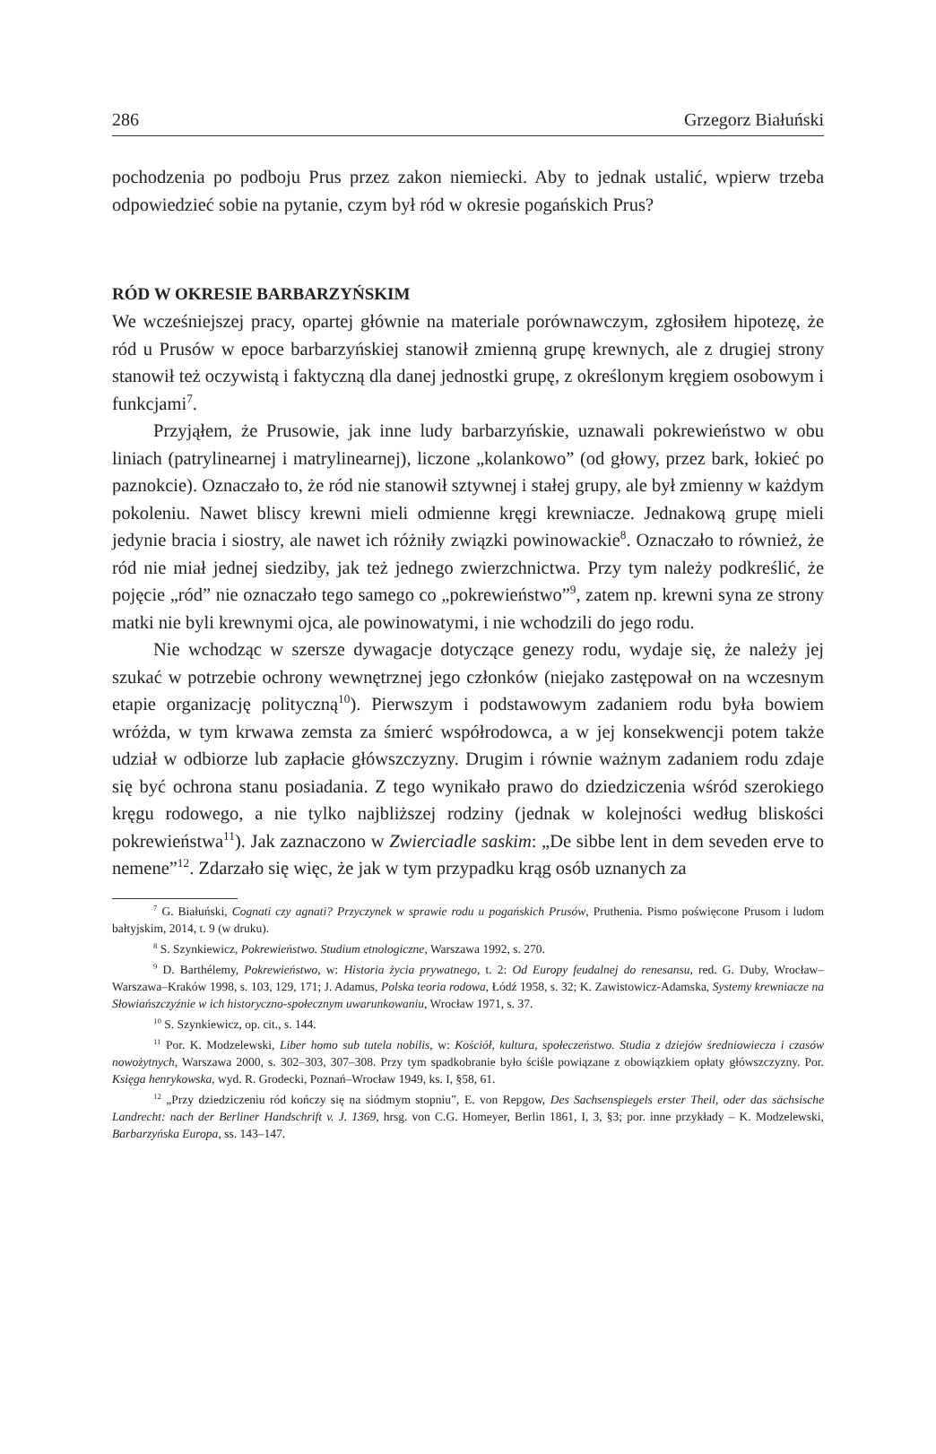286 Grzegorz Białuński
pochodzenia po podboju Prus przez zakon niemiecki. Aby to jednak ustalić, wpierw trzeba odpowiedzieć sobie na pytanie, czym był ród w okresie pogańskich Prus?
RÓD W OKRESIE BARBARZYŃSKIM
We wcześniejszej pracy, opartej głównie na materiale porównawczym, zgłosiłem hipotezę, że ród u Prusów w epoce barbarzyńskiej stanowił zmienną grupę krewnych, ale z drugiej strony stanowił też oczywistą i faktyczną dla danej jednostki grupę, z określonym kręgiem osobowym i funkcjami<sup>7</sup>.
Przyjąłem, że Prusowie, jak inne ludy barbarzyńskie, uznawali pokrewieństwo w obu liniach (patrylinearnej i matrylinearnej), liczone „kolankowo” (od głowy, przez bark, łokieć po paznokcie). Oznaczało to, że ród nie stanowił sztywnej i stałej grupy, ale był zmienny w każdym pokoleniu. Nawet bliscy krewni mieli odmienne kręgi krewniacze. Jednakową grupę mieli jedynie bracia i siostry, ale nawet ich różniły związki powinowackie<sup>8</sup>. Oznaczało to również, że ród nie miał jednej siedziby, jak też jednego zwierzchnictwa. Przy tym należy podkreślić, że pojęcie „ród” nie oznaczało tego samego co „pokrewieństwo”<sup>9</sup>, zatem np. krewni syna ze strony matki nie byli krewnymi ojca, ale powinowatymi, i nie wchodzili do jego rodu.
Nie wchodząc w szersze dywagacje dotyczące genezy rodu, wydaje się, że należy jej szukać w potrzebie ochrony wewnętrznej jego członków (niejako zastępował on na wczesnym etapie organizację polityczną<sup>10</sup>). Pierwszym i podstawowym zadaniem rodu była bowiem wróżda, w tym krwawa zemsta za śmierć współrodowca, a w jej konsekwencji potem także udział w odbiorze lub zapłacie główszczyzny. Drugim i równie ważnym zadaniem rodu zdaje się być ochrona stanu posiadania. Z tego wynikało prawo do dziedziczenia wśród szerokiego kręgu rodowego, a nie tylko najbliższej rodziny (jednak w kolejności według bliskości pokrewieństwa<sup>11</sup>). Jak zaznaczono w Zwierciadle saskim: „De sibbe lent in dem seveden erve to nemene”<sup>12</sup>. Zdarzało się więc, że jak w tym przypadku krąg osób uznanych za
<sup>7</sup> G. Białuński, Cognati czy agnati? Przyczynek w sprawie rodu u pogańskich Prusów, Pruthenia. Pismo poświęcone Prusom i ludom bałtyjskim, 2014, t. 9 (w druku).
<sup>8</sup> S. Szynkiewicz, Pokrewieństwo. Studium etnologiczne, Warszawa 1992, s. 270.
<sup>9</sup> D. Barthélemy, Pokrewieństwo, w: Historia życia prywatnego, t. 2: Od Europy feudalnej do renesansu, red. G. Duby, Wrocław–Warszawa–Kraków 1998, s. 103, 129, 171; J. Adamus, Polska teoria rodowa, Łódź 1958, s. 32; K. Zawistowicz-Adamska, Systemy krewniacze na Słowiańszczyźnie w ich historyczno-społecznym uwarunkowaniu, Wrocław 1971, s. 37.
<sup>10</sup> S. Szynkiewicz, op. cit., s. 144.
<sup>11</sup> Por. K. Modzelewski, Liber homo sub tutela nobilis, w: Kościół, kultura, społeczeństwo. Studia z dziejów średniowiecza i czasów nowożytnych, Warszawa 2000, s. 302–303, 307–308. Przy tym spadkobranie było ściśle powiązane z obowiązkiem opłaty główszczyzny. Por. Księga henrykowska, wyd. R. Grodecki, Poznań–Wrocław 1949, ks. I, §58, 61.
<sup>12</sup> „Przy dziedziczeniu ród kończy się na siódmym stopniu”, E. von Repgow, Des Sachsenspiegels erster Theil, oder das sächsische Landrecht: nach der Berliner Handschrift v. J. 1369, hrsg. von C.G. Homeyer, Berlin 1861, I, 3, §3; por. inne przykłady – K. Modzelewski, Barbarzyńska Europa, ss. 143–147.